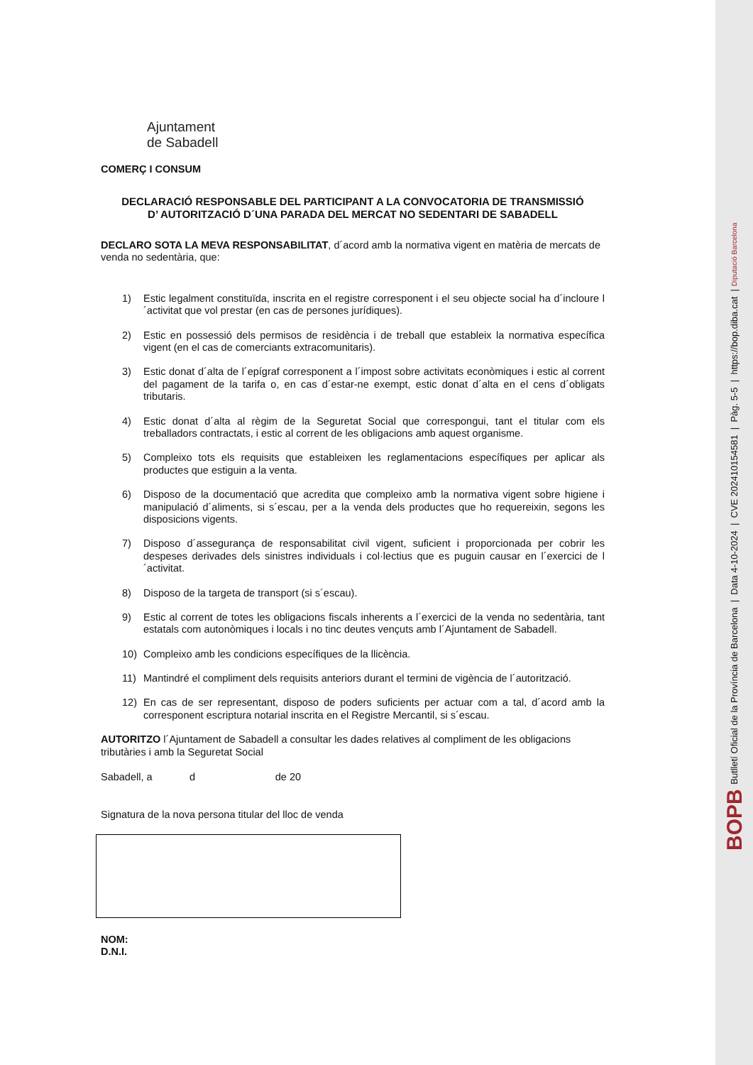Ajuntament
de Sabadell
COMERÇ I CONSUM
DECLARACIÓ RESPONSABLE DEL PARTICIPANT A LA CONVOCATORIA DE TRANSMISSIÓ
D’ AUTORITZACIÓ D´UNA PARADA DEL MERCAT NO SEDENTARI DE SABADELL
DECLARO SOTA LA MEVA RESPONSABILITAT, d´acord amb la normativa vigent en matèria de mercats de venda no sedentària, que:
1) Estic legalment constituïda, inscrita en el registre corresponent i el seu objecte social ha d´incloure l´activitat que vol prestar (en cas de persones jurídiques).
2) Estic en possessió dels permisos de residència i de treball que estableix la normativa específica vigent (en el cas de comerciants extracomunitaris).
3) Estic donat d´alta de l´epígraf corresponent a l´impost sobre activitats econòmiques i estic al corrent del pagament de la tarifa o, en cas d´estar-ne exempt, estic donat d´alta en el cens d´obligats tributaris.
4) Estic donat d´alta al règim de la Seguretat Social que correspongui, tant el titular com els treballadors contractats, i estic al corrent de les obligacions amb aquest organisme.
5) Compleixo tots els requisits que estableixen les reglamentacions específiques per aplicar als productes que estiguin a la venta.
6) Disposo de la documentació que acredita que compleixo amb la normativa vigent sobre higiene i manipulació d´aliments, si s´escau, per a la venda dels productes que ho requereixin, segons les disposicions vigents.
7) Disposo d´assegurança de responsabilitat civil vigent, suficient i proporcionada per cobrir les despeses derivades dels sinistres individuals i col·lectius que es puguin causar en l´exercici de l´activitat.
8) Disposo de la targeta de transport (si s´escau).
9) Estic al corrent de totes les obligacions fiscals inherents a l´exercici de la venda no sedentària, tant estatals com autonòmiques i locals i no tinc deutes vençuts amb l´Ajuntament de Sabadell.
10) Compleixo amb les condicions específiques de la llicència.
11) Mantindré el compliment dels requisits anteriors durant el termini de vigència de l´autorització.
12) En cas de ser representant, disposo de poders suficients per actuar com a tal, d´acord amb la corresponent escriptura notarial inscrita en el Registre Mercantil, si s´escau.
AUTORITZO l´Ajuntament de Sabadell a consultar les dades relatives al compliment de les obligacions tributàries i amb la Seguretat Social
Sabadell, a d de 20
Signatura de la nova persona titular del lloc de venda
NOM:
D.N.I.
BOPB Butlletí Oficial de la Província de Barcelona | Data 4-10-2024 | CVE 202410154581 | Pàg. 5-5 | https://bop.diba.cat | Diputació Barcelona